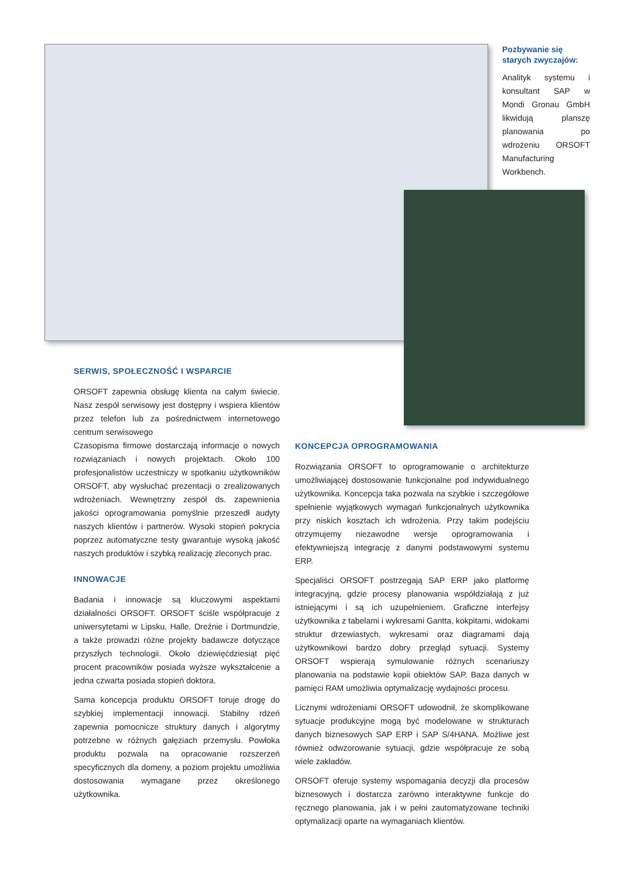Pozbywanie się starych zwyczajów:
Analityk systemu i konsultant SAP w Mondi Gronau GmbH likwidują planszę planowania po wdrożeniu ORSOFT Manufacturing Workbench.
SERWIS, SPOŁECZNOŚĆ I WSPARCIE
ORSOFT zapewnia obsługę klienta na całym świecie. Nasz zespół serwisowy jest dostępny i wspiera klientów przez telefon lub za pośrednictwem internetowego centrum serwisowego
Czasopisma firmowe dostarczają informacje o nowych rozwiązaniach i nowych projektach. Około 100 profesjonalistów uczestniczy w spotkaniu użytkowników ORSOFT, aby wysłuchać prezentacji o zrealizowanych wdrożeniach. Wewnętrzny zespół ds. zapewnienia jakości oprogramowania pomyślnie przeszedł audyty naszych klientów i partnerów. Wysoki stopień pokrycia poprzez automatyczne testy gwarantuje wysoką jakość naszych produktów i szybką realizację zleconych prac.
INNOWACJE
Badania i innowacje są kluczowymi aspektami działalności ORSOFT. ORSOFT ściśle współpracuje z uniwersytetami w Lipsku, Halle, Dreźnie i Dortmundzie, a także prowadzi różne projekty badawcze dotyczące przyszłych technologii. Około dziewięćdziesiąt pięć procent pracowników posiada wyższe wykształcenie a jedna czwarta posiada stopień doktora.
Sama koncepcja produktu ORSOFT toruje drogę do szybkiej implementacji innowacji. Stabilny rdzeń zapewnia pomocnicze struktury danych i algorytmy potrzebne w różnych gałęziach przemysłu. Powłoka produktu pozwala na opracowanie rozszerzeń specyficznych dla domeny, a poziom projektu umożliwia dostosowania wymagane przez określonego użytkownika.
KONCEPCJA OPROGRAMOWANIA
Rozwiązania ORSOFT to oprogramowanie o architekturze umożliwiającej dostosowanie funkcjonalne pod indywidualnego użytkownika. Koncepcja taka pozwala na szybkie i szczegółowe spełnienie wyjątkowych wymagań funkcjonalnych użytkownika przy niskich kosztach ich wdrożenia. Przy takim podejściu otrzymujemy niezawodne wersje oprogramowania i efektywniejszą integrację z danymi podstawowymi systemu ERP.
Specjaliści ORSOFT postrzegają SAP ERP jako platformę integracyjną, gdzie procesy planowania współdziałają z już istniejącymi i są ich uzupełnieniem. Graficzne interfejsy użytkownika z tabelami i wykresami Gantta, kokpitami, widokami struktur drzewiastych, wykresami oraz diagramami dają użytkownikowi bardzo dobry przegląd sytuacji. Systemy ORSOFT wspierają symulowanie różnych scenariuszy planowania na podstawie kopii obiektów SAP. Baza danych w pamięci RAM umożliwia optymalizację wydajności procesu.
Licznymi wdrożeniami ORSOFT udowodnił, że skomplikowane sytuacje produkcyjne mogą być modelowane w strukturach danych biznesowych SAP ERP i SAP S/4HANA. Możliwe jest również odwzorowanie sytuacji, gdzie współpracuje ze sobą wiele zakładów.
ORSOFT oferuje systemy wspomagania decyzji dla procesów biznesowych i dostarcza zarówno interaktywne funkcje do ręcznego planowania, jak i w pełni zautomatyzowane techniki optymalizacji oparte na wymaganiach klientów.